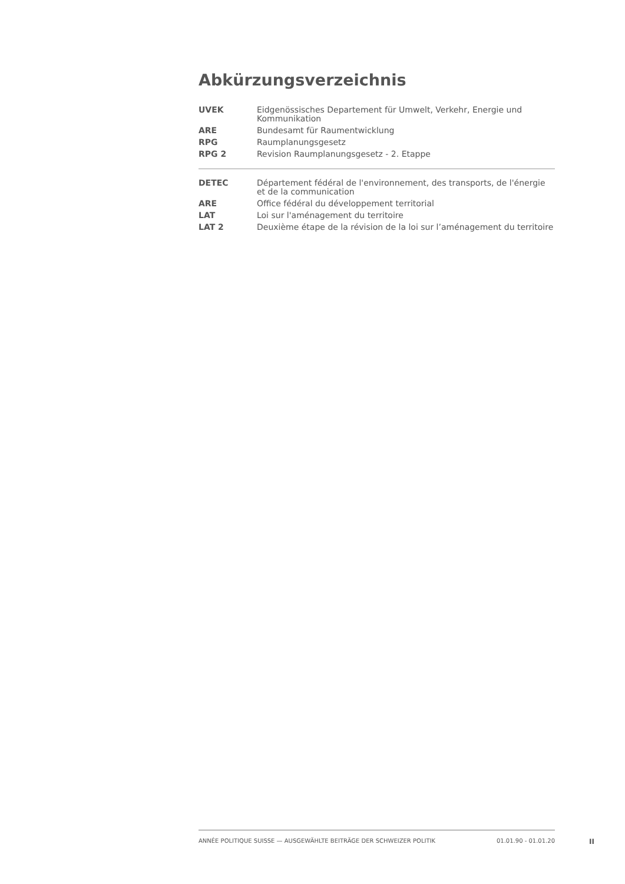Abkürzungsverzeichnis
| UVEK | Eidgenössisches Departement für Umwelt, Verkehr, Energie und Kommunikation |
| ARE | Bundesamt für Raumentwicklung |
| RPG | Raumplanungsgesetz |
| RPG 2 | Revision Raumplanungsgesetz - 2. Etappe |
| DETEC | Département fédéral de l'environnement, des transports, de l'énergie et de la communication |
| ARE | Office fédéral du développement territorial |
| LAT | Loi sur l'aménagement du territoire |
| LAT 2 | Deuxième étape de la révision de la loi sur l’aménagement du territoire |
ANNÉE POLITIQUE SUISSE — AUSGEWÄHLTE BEITRÄGE DER SCHWEIZER POLITIK 01.01.90 - 01.01.20
II